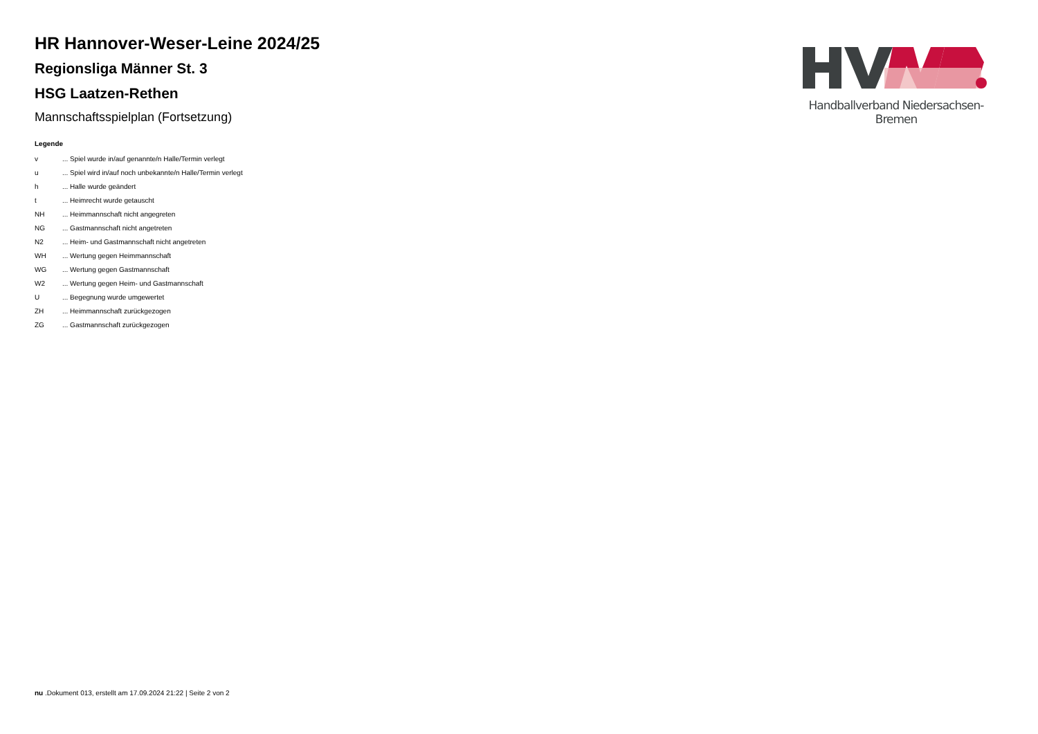Handballverband Niedersachsen-Bremen
HR Hannover-Weser-Leine 2024/25
Regionsliga Männer St. 3
HSG Laatzen-Rethen
Mannschaftsspielplan (Fortsetzung)
Legende
| v | ... Spiel wurde in/auf genannte/n Halle/Termin verlegt |
| u | ... Spiel wird in/auf noch unbekannte/n Halle/Termin verlegt |
| h | ... Halle wurde geändert |
| t | ... Heimrecht wurde getauscht |
| NH | ... Heimmannschaft nicht angegreten |
| NG | ... Gastmannschaft nicht angetreten |
| N2 | ... Heim- und Gastmannschaft nicht angetreten |
| WH | ... Wertung gegen Heimmannschaft |
| WG | ... Wertung gegen Gastmannschaft |
| W2 | ... Wertung gegen Heim- und Gastmannschaft |
| U | ... Begegnung wurde umgewertet |
| ZH | ... Heimmannschaft zurückgezogen |
| ZG | ... Gastmannschaft zurückgezogen |
nu .Dokument 013, erstellt am 17.09.2024 21:22 | Seite 2 von 2